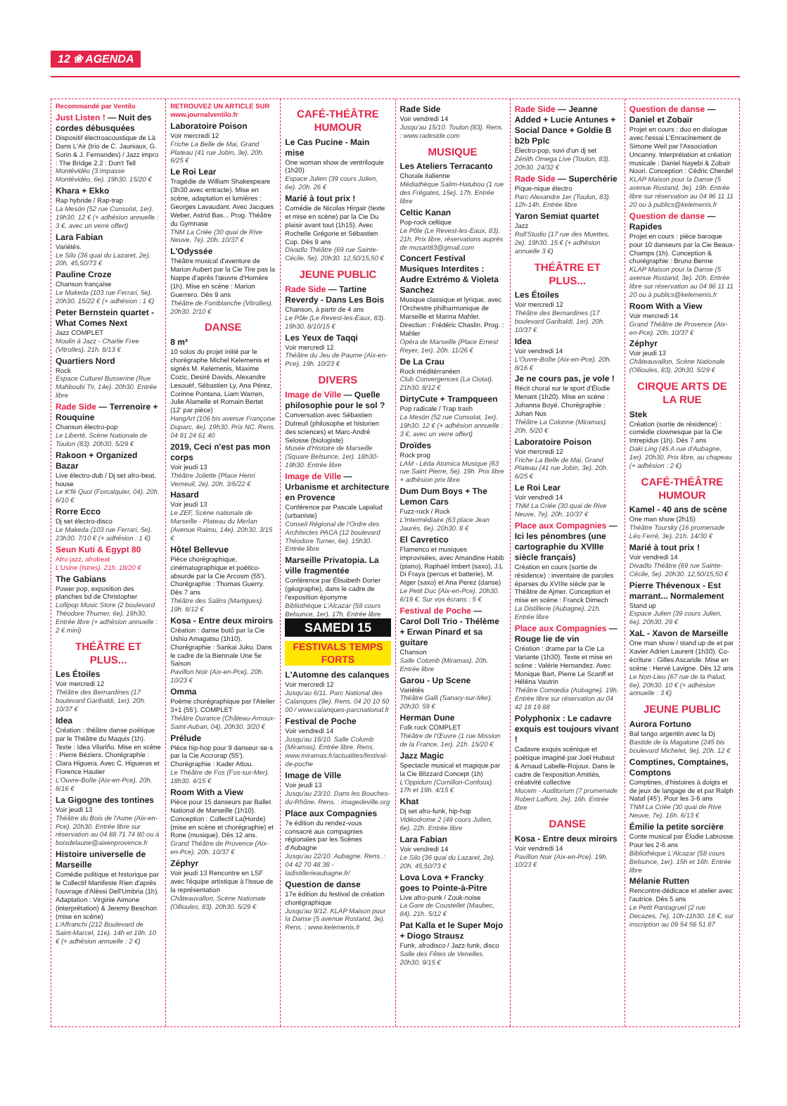12 ❀ AGENDA
Recommandé par Ventilo
Just Listen ! — Nuit des cordes débusquées
Dispositif électroacoustique de Là Dans L'Air (trio de C. Jauniaux, G. Sorin & J. Fernandes) / Jazz impro : The Bridge 2.2 : Don't Tell
Montévidéo (3 impasse Montévidéo, 6e). 19h30. 15/20 €
Khara + Ekko
Rap hybride / Rap-trap
La Mesón (52 rue Consolat, 1er). 19h30. 12 € (+ adhésion annuelle : 3 €, avec un verre offert)
Lara Fabian
Variétés.
Le Silo (36 quai du Lazaret, 2e). 20h. 45,50/73 €
Pauline Croze
Chanson française
Le Makeda (103 rue Ferrari, 5e). 20h30. 15/22 € (+ adhésion : 1 €)
Peter Bernstein quartet - What Comes Next
Jazz COMPLET
Moulin à Jazz - Charlie Free (Vitrolles). 21h. 8/13 €
Quartiers Nord
Rock
Espace Culturel Busserine (Rue Mahboubi Tir, 14e). 20h30. Entrée libre
Rade Side — Terrenoire + Rouquine
Chanson électro-pop
Le Liberté, Scène Nationale de Toulon (83). 20h30. 5/29 €
Rakoon + Organized Bazar
Live électro-dub / Dj set afro-beat, house
Le K'fé Quoi (Forcalquier, 04). 20h. 6/10 €
Rorre Ecco
Dj set électro-disco
Le Makeda (103 rue Ferrari, 5e). 23h30. 7/10 € (+ adhésion : 1 €)
Seun Kuti & Egypt 80
Afro jazz, afrobeat
L'Usine (Istres). 21h. 18/20 €
The Gabians
Power pop, exposition des planches bd de Christopher
Lollipop Music Store (2 boulevard Théodore Thurner, 6e). 19h30. Entrée libre (+ adhésion annuelle : 2 € mini)
THÉÂTRE ET PLUS...
Les Étoiles
Voir mercredi 12
Théâtre des Bernardines (17 boulevard Garibaldi, 1er). 20h. 10/37 €
Idea
Création : théâtre danse poétique par le Théâtre du Maquis (1h). Texte : Idea Vilariño. Mise en scène : Pierre Béziers. Chorégraphie : Clara Higuera. Avec C. Higueras et Florence Hautier
L'Ouvre-Boîte (Aix-en-Pce). 20h. 8/16 €
La Gigogne des tontines
Voir jeudi 13
Théâtre du Bois de l'Aune (Aix-en-Pce). 20h30. Entrée libre sur réservation au 04 88 71 74 80 ou à boisdelaune@aixenprovence.fr
Histoire universelle de Marseille
Comédie politique et historique par le Collectif Manifeste Rien d'après l'ouvrage d'Alèssi Dell'Umbria (1h). Adaptation : Virginie Aimone (interprétation) & Jeremy Beschon (mise en scène)
L'Affranchi (212 Boulevard de Saint-Marcel, 11e). 14h et 19h. 10 € (+ adhésion annuelle : 2 €)
RETROUVEZ UN ARTICLE SUR www.journalventilo.fr
Laboratoire Poison
Voir mercredi 12
Friche La Belle de Mai, Grand Plateau (41 rue Jobin, 3e). 20h. 6/25 €
Le Roi Lear
Tragédie de William Shakespeare (3h30 avec entracte). Mise en scène, adaptation et lumières : Georges Lavaudant. Avec Jacques Weber, Astrid Bas... Prog. Théâtre du Gymnase
TNM La Criée (30 quai de Rive Neuve, 7e). 20h. 10/37 €
L'Odyssée
Théâtre musical d'aventure de Marion Aubert par la Cie Tire pas la Nappe d'après l'œuvre d'Homère (1h). Mise en scène : Marion Guerrero. Dès 9 ans
Théâtre de Fontblanche (Vitrolles). 20h30. 2/10 €
DANSE
8 m³
10 solos du projet initié par le chorégraphe Michel Kelemenis et signés M. Kelemenis, Maxime Cozic, Desiré Davids, Alexandre Lesouëf, Sébastien Ly, Ana Pérez, Corinne Pontana, Liam Warren, Julie Alamelle et Romain Bertet (12' par pièce)
HangArt (106 bis avenue Françoise Duparc, 4e). 19h30. Prix NC. Rens. 04 91 24 61 40
2019, Ceci n'est pas mon corps
Voir jeudi 13
Théâtre Joliette (Place Henri Verneuil, 2e). 20h. 3/6/22 €
Hasard
Voir jeudi 13
Le ZEF, Scène nationale de Marseille - Plateau du Merlan (Avenue Raimu, 14e). 20h30. 3/15 €
Hôtel Bellevue
Pièce chorégraphique, cinématographique et poético-absurde par la Cie Arcosm (55'). Chorégraphie : Thomas Guerry. Dès 7 ans
Théâtre des Salins (Martigues). 19h. 8/12 €
Kosa - Entre deux miroirs
Création : danse butô par la Cie Ushio Amagatsu (1h10). Chorégraphie : Sankai Juku. Dans le cadre de la Biennale Une 5e Saison
Pavillon Noir (Aix-en-Pce). 20h. 10/23 €
Omma
Poème chorégraphique par l'Atelier 3+1 (55'). COMPLET
Théâtre Durance (Château-Arnoux-Saint-Auban, 04). 20h30. 3/20 €
Prélude
Pièce hip-hop pour 9 danseur·se·s par la Cie Accrorap (55'). Chorégraphie : Kader Attou.
Le Théâtre de Fos (Fos-sur-Mer). 18h30. 4/15 €
Room With a View
Pièce pour 15 danseurs par Ballet National de Marseille (1h10). Conception : Collectif La(Horde) (mise en scène et chorégraphie) et Rone (musique). Dès 12 ans.
Grand Théâtre de Provence (Aix-en-Pce). 20h. 10/37 €
Zéphyr
Voir jeudi 13 Rencontre en LSF avec l'équipe artistique à l'issue de la représentation
Châteauvallon, Scène Nationale (Ollioules, 83). 20h30. 5/29 €
CAFÉ-THÉÂTRE HUMOUR
Le Cas Pucine - Main mise
One woman show de ventriloquie (1h20)
Espace Julien (39 cours Julien, 6e). 20h. 26 €
Marié à tout prix !
Comédie de Nicolas Hirgair (texte et mise en scène) par la Cie Du plaisir avant tout (1h15). Avec Rochelle Grégorie et Sébastien Cop. Dès 9 ans
Divadlo Théâtre (69 rue Sainte-Cécile, 5e). 20h30. 12,50/15,50 €
JEUNE PUBLIC
Rade Side — Tartine Reverdy - Dans Les Bois
Chanson, à partir de 4 ans
Le Pôle (Le Revest-les-Eaux, 83). 19h30. 8/10/15 €
Les Yeux de Taqqi
Voir mercredi 12
Théâtre du Jeu de Paume (Aix-en-Pce). 19h. 10/23 €
DIVERS
Image de Ville — Quelle philosophie pour le sol ?
Conversation avec Sébastien Dutreuil (philosophe et historien des sciences) et Marc-André Selosse (biologiste)
Musée d'Histoire de Marseille (Square Belsunce, 1er). 18h30-19h30. Entrée libre
Image de Ville — Urbanisme et architecture en Provence
Conférence par Pascale Lapalud (urbaniste)
Conseil Régional de l'Ordre des Architectes PACA (12 boulevard Théodore Turner, 6e). 15h30. Entrée libre
Marseille Privatopia. La ville fragmentée
Conférence par Élisabeth Dorier (géographe), dans le cadre de l'exposition éponyme
Bibliothèque L'Alcazar (58 cours Belsunce, 1er). 17h. Entrée libre
SAMEDI 15
FESTIVALS TEMPS FORTS
L'Automne des calanques
Voir mercredi 12
Jusqu'au 6/11. Parc National des Calanques (9e). Rens. 04 20 10 50 00 / www.calanques-parcnational.fr
Festival de Poche
Voir vendredi 14
Jusqu'au 16/10. Salle Colomb (Miramas). Entrée libre. Rens. www.miramas.fr/actualites/festival-de-poche
Image de Ville
Voir jeudi 13
Jusqu'au 23/10. Dans les Bouches-du-Rhône. Rens. : imagedeville.org
Place aux Compagnies
7e édition du rendez-vous consacré aux compagnies régionales par les Scènes d'Aubagne
Jusqu'au 22/10. Aubagne. Rens. : 04 42 70 48 38 - ladistillerieaubagne.fr/
Question de danse
17e édition du festival de création chorégraphique
Jusqu'au 9/12. KLAP Maison pour la Danse (5 avenue Rostand, 3e). Rens. : www.kelemenis.fr
Rade Side
Voir vendredi 14
Jusqu'au 15/10. Toulon (83). Rens. : www.radeside.com
MUSIQUE
Les Ateliers Terracanto
Chorale italienne
Médiathèque Salim-Hatubou (1 rue des Frégates, 15e). 17h. Entrée libre
Celtic Kanan
Pop-rock celtique
Le Pôle (Le Revest-les-Eaux, 83). 21h. Prix libre, réservations auprès de musart83@gmail.com
Concert Festival Musiques Interdites : Audre Extrémo & Violeta Sanchez
Musique classique et lyrique, avec l'Orchestre philharmonique de Marseille et Marina Mahler. Direction : Frédéric Chaslin. Prog. : Mahler
Opéra de Marseille (Place Ernest Reyer, 1er). 20h. 11/26 €
De La Crau
Rock méditérranéen
Club Convergences (La Ciotat). 21h30. 8/12 €
DirtyCute + Trampqueen
Pop radicale / Trap trash
La Mesón (52 rue Consolat, 1er). 19h30. 12 € (+ adhésion annuelle : 3 €, avec un verre offert)
Droïdes
Rock prog
LAM - Léda Atomica Musique (63 rue Saint Pierre, 5e). 19h. Prix libre + adhésion prix libre
Dum Dum Boys + The Lemon Cars
Fuzz-rock / Rock
L'Intermédiaire (63 place Jean Jaurès, 6e). 20h30. 8 €
El Cavretico
Flamenco et musiques improvisées, avec Amandine Habib (piano), Raphaël Imbert (saxo), J.L Di Fraya (percus et batterie), M. Atger (saxo) et Ana Perez (danse)
Le Petit Duc (Aix-en-Pce). 20h30. 6/19 €. Sur vos écrans : 5 €
Festival de Poche — Carol Doll Trio - Thélème + Erwan Pinard et sa guitare
Chanson
Salle Colomb (Miramas). 20h. Entrée libre
Garou - Up Scene
Variétés
Théâtre Galli (Sanary-sur-Mer). 20h30. 59 €
Herman Dune
Folk rock COMPLET
Théâtre de l'Œuvre (1 rue Mission de la France, 1er). 21h. 15/20 €
Jazz Magic
Spectacle musical et magique par la Cie Blizzard Concept (1h)
L'Oppidum (Cornillon-Confoux). 17h et 19h. 4/15 €
Khat
Dj set afro-funk, hip-hop
Vidéodrome 2 (49 cours Julien, 6e). 22h. Entrée libre
Lara Fabian
Voir vendredi 14
Le Silo (36 quai du Lazaret, 2e). 20h. 45,50/73 €
Lova Lova + Francky goes to Pointe-à-Pitre
Live afro-punk / Zouk-noise
La Gare de Coustellet (Maubec, 84). 21h. 5/12 €
Pat Kalla et le Super Mojo + Diogo Strausz
Funk, afrodisco / Jazz-funk, disco
Salle des Fêtes de Venelles. 20h30. 9/15 €
Rade Side — Jeanne Added + Lucie Antunes + Social Dance + Goldie B b2b Pplc
Électro-pop, suvi d'un dj set
Zénith Omega Live (Toulon, 83). 20h30. 24/32 €
Rade Side — Superchérie
Pique-nique électro
Parc Alexandre 1er (Toulon, 83). 12h-14h. Entrée libre
Yaron Semiat quartet
Jazz
Roll'Studio (17 rue des Muettes, 2e). 19h30. 15 € (+ adhésion annuelle 3 €)
THÉÂTRE ET PLUS...
Les Étoiles
Voir mercredi 12
Théâtre des Bernardines (17 boulevard Garibaldi, 1er). 20h. 10/37 €
Idea
Voir vendredi 14
L'Ouvre-Boîte (Aix-en-Pce). 20h. 8/16 €
Je ne cours pas, je vole !
Récit choral sur le sport d'Élodie Menant (1h20). Mise en scène : Johanna Boyé. Chorégraphie : Johan Nus
Théâtre La Colonne (Miramas). 20h. 5/20 €
Laboratoire Poison
Voir mercredi 12
Friche La Belle de Mai, Grand Plateau (41 rue Jobin, 3e). 20h. 6/25 €
Le Roi Lear
Voir vendredi 14
TNM La Criée (30 quai de Rive Neuve, 7e). 20h. 10/37 €
Place aux Compagnies — Ici les pénombres (une cartographie du XVIIIe siècle français)
Création en cours (sortie de résidence) : inventaire de paroles éparses du XVIIIe siècle par le Théâtre de Ajmer. Conception et mise en scène : Franck Dimech
La Distillerie (Aubagne). 21h. Entrée libre
Place aux Compagnies — Rouge lie de vin
Création : drame par la Cie La Variante (1h30). Texte et mise en scène : Valérie Hernandez. Avec Monique Bart, Pierre Le Scanff et Héléna Vautrin
Théâtre Comœdia (Aubagne). 19h. Entrée libre sur réservation au 04 42 18 19 88
Polyphonix : Le cadavre exquis est toujours vivant !
Cadavre exquis scénique et poétique imaginé par Joël Hubaut & Arnaud Labelle-Rojoux. Dans le cadre de l'exposition Amitiés, créativité collective
Mucem - Auditorium (7 promenade Robert Laffont, 2e). 16h. Entrée libre
DANSE
Kosa - Entre deux miroirs
Voir vendredi 14
Pavillon Noir (Aix-en-Pce). 19h. 10/23 €
Question de danse — Daniel et Zobaïr
Projet en cours : duo en dialogue avec l'essai L'Enracinement de Simone Weil par l'Association Uncanny. Interprétation et création musicale : Daniel Nayebi & Zobaïr Noori. Conception : Cédric Cherdel
KLAP Maison pour la Danse (5 avenue Rostand, 3e). 19h. Entrée libre sur réservation au 04 96 11 11 20 ou à publics@kelemenis.fr
Question de danse — Rapides
Projet en cours : pièce baroque pour 10 danseurs par la Cie Beaux-Champs (1h). Conception & chorégraphie : Bruno Benne
KLAP Maison pour la Danse (5 avenue Rostand, 3e). 20h. Entrée libre sur réservation au 04 96 11 11 20 ou à publics@kelemenis.fr
Room With a View
Voir mercredi 14
Grand Théâtre de Provence (Aix-en-Pce). 20h. 10/37 €
Zéphyr
Voir jeudi 13
Châteauvallon, Scène Nationale (Ollioules, 83). 20h30. 5/29 €
CIRQUE ARTS DE LA RUE
Stek
Création (sortie de résidence) : comédie clownesque par la Cie Intrepidus (1h). Dès 7 ans
Daki Ling (45 A rue d'Aubagne, 1er). 20h30. Prix libre, au chapeau (+ adhésion : 2 €)
CAFÉ-THÉÂTRE HUMOUR
Kamel - 40 ans de scène
One man show (2h15)
Théâtre Toursky (16 promenade Léo Ferré, 3e). 21h. 14/30 €
Marié à tout prix !
Voir vendredi 14
Divadlo Théâtre (69 rue Sainte-Cécile, 5e). 20h30. 12,50/15,50 €
Pierre Thévenoux - Est marrant... Normalement
Stand up
Espace Julien (39 cours Julien, 6e). 20h30. 29 €
XaL - Xavon de Marseille
One man show / stand up de et par Xavier Adrien Laurent (1h30). Co-écriture : Gilles Ascaride. Mise en scène : Hervé Lavigne. Dès 12 ans
Le Non-Lieu (67 rue de la Palud, 6e). 20h30. 10 € (+ adhésion annuelle : 3 €)
JEUNE PUBLIC
Aurora Fortuno
Bal tango argentin avec la Dj
Bastide de la Magalone (245 bis boulevard Michelet, 9e). 20h. 12 €
Comptines, Comptaines, Comptons
Comptines, d'histoires à doigts et de jeux de langage de et par Ralph Nataf (45'). Pour les 3-6 ans
TNM La Criée (30 quai de Rive Neuve, 7e). 16h. 6/13 €
Émilie la petite sorcière
Conte musical par Élodie Labrosse. Pour les 2-6 ans
Bibliothèque L'Alcazar (58 cours Belsunce, 1er). 15h et 16h. Entrée libre
Mélanie Rutten
Rencontre-dédicace et atelier avec l'autrice. Dès 5 ans
Le Petit Pantagruel (2 rue Decazes, 7e). 10h-11h30. 18 €, sur inscription au 09 54 56 51 87